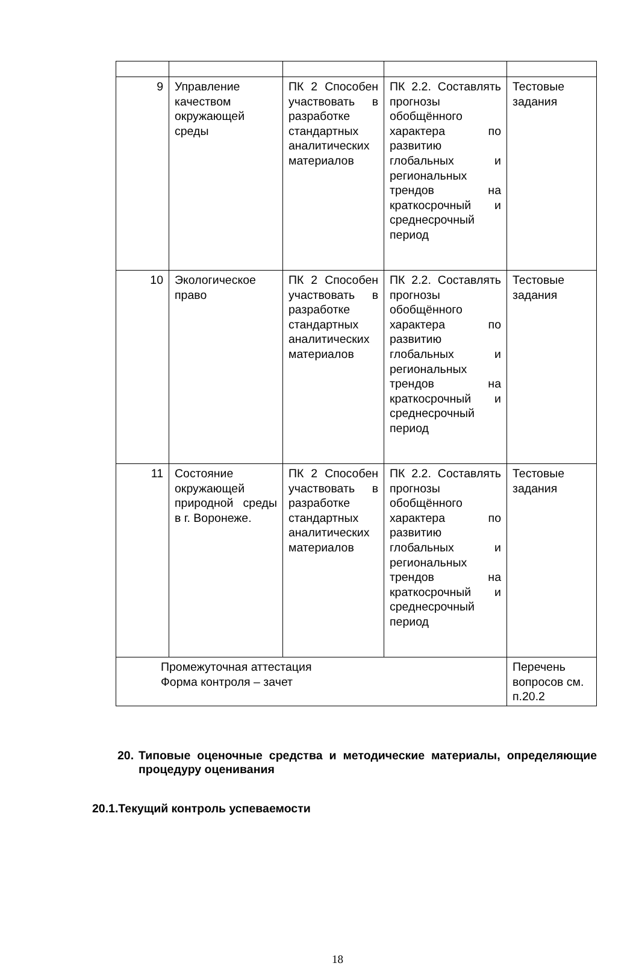| 9 | Управление качеством окружающей среды | ПК 2 Способен участвовать в разработке стандартных аналитических материалов | ПК 2.2. Составлять прогнозы обобщённого характера по развитию глобальных и региональных трендов на краткосрочный и среднесрочный период | Тестовые задания |
| 10 | Экологическое право | ПК 2 Способен участвовать в разработке стандартных аналитических материалов | ПК 2.2. Составлять прогнозы обобщённого характера по развитию глобальных и региональных трендов на краткосрочный и среднесрочный период | Тестовые задания |
| 11 | Состояние окружающей природной среды в г. Воронеже. | ПК 2 Способен участвовать в разработке стандартных аналитических материалов | ПК 2.2. Составлять прогнозы обобщённого характера по развитию глобальных и региональных трендов на краткосрочный и среднесрочный период | Тестовые задания |
| Промежуточная аттестация Форма контроля – зачет | | | | Перечень вопросов см. п.20.2 |
20. Типовые оценочные средства и методические материалы, определяющие процедуру оценивания
20.1.Текущий контроль успеваемости
18